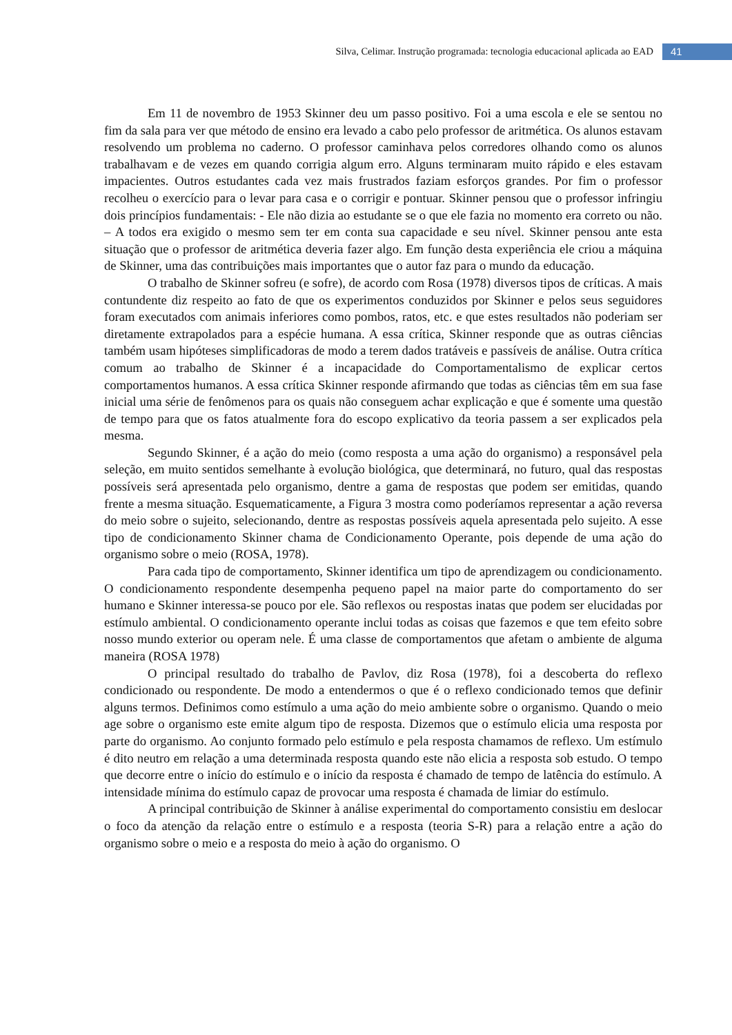Silva, Celimar. Instrução programada: tecnologia educacional aplicada ao EAD 41
Em 11 de novembro de 1953 Skinner deu um passo positivo. Foi a uma escola e ele se sentou no fim da sala para ver que método de ensino era levado a cabo pelo professor de aritmética. Os alunos estavam resolvendo um problema no caderno. O professor caminhava pelos corredores olhando como os alunos trabalhavam e de vezes em quando corrigia algum erro. Alguns terminaram muito rápido e eles estavam impacientes. Outros estudantes cada vez mais frustrados faziam esforços grandes. Por fim o professor recolheu o exercício para o levar para casa e o corrigir e pontuar. Skinner pensou que o professor infringiu dois princípios fundamentais: - Ele não dizia ao estudante se o que ele fazia no momento era correto ou não. – A todos era exigido o mesmo sem ter em conta sua capacidade e seu nível. Skinner pensou ante esta situação que o professor de aritmética deveria fazer algo. Em função desta experiência ele criou a máquina de Skinner, uma das contribuições mais importantes que o autor faz para o mundo da educação.
O trabalho de Skinner sofreu (e sofre), de acordo com Rosa (1978) diversos tipos de críticas. A mais contundente diz respeito ao fato de que os experimentos conduzidos por Skinner e pelos seus seguidores foram executados com animais inferiores como pombos, ratos, etc. e que estes resultados não poderiam ser diretamente extrapolados para a espécie humana. A essa crítica, Skinner responde que as outras ciências também usam hipóteses simplificadoras de modo a terem dados tratáveis e passíveis de análise. Outra crítica comum ao trabalho de Skinner é a incapacidade do Comportamentalismo de explicar certos comportamentos humanos. A essa crítica Skinner responde afirmando que todas as ciências têm em sua fase inicial uma série de fenômenos para os quais não conseguem achar explicação e que é somente uma questão de tempo para que os fatos atualmente fora do escopo explicativo da teoria passem a ser explicados pela mesma.
Segundo Skinner, é a ação do meio (como resposta a uma ação do organismo) a responsável pela seleção, em muito sentidos semelhante à evolução biológica, que determinará, no futuro, qual das respostas possíveis será apresentada pelo organismo, dentre a gama de respostas que podem ser emitidas, quando frente a mesma situação. Esquematicamente, a Figura 3 mostra como poderíamos representar a ação reversa do meio sobre o sujeito, selecionando, dentre as respostas possíveis aquela apresentada pelo sujeito. A esse tipo de condicionamento Skinner chama de Condicionamento Operante, pois depende de uma ação do organismo sobre o meio (ROSA, 1978).
Para cada tipo de comportamento, Skinner identifica um tipo de aprendizagem ou condicionamento. O condicionamento respondente desempenha pequeno papel na maior parte do comportamento do ser humano e Skinner interessa-se pouco por ele. São reflexos ou respostas inatas que podem ser elucidadas por estímulo ambiental. O condicionamento operante inclui todas as coisas que fazemos e que tem efeito sobre nosso mundo exterior ou operam nele. É uma classe de comportamentos que afetam o ambiente de alguma maneira (ROSA 1978)
O principal resultado do trabalho de Pavlov, diz Rosa (1978), foi a descoberta do reflexo condicionado ou respondente. De modo a entendermos o que é o reflexo condicionado temos que definir alguns termos. Definimos como estímulo a uma ação do meio ambiente sobre o organismo. Quando o meio age sobre o organismo este emite algum tipo de resposta. Dizemos que o estímulo elicia uma resposta por parte do organismo. Ao conjunto formado pelo estímulo e pela resposta chamamos de reflexo. Um estímulo é dito neutro em relação a uma determinada resposta quando este não elicia a resposta sob estudo. O tempo que decorre entre o início do estímulo e o início da resposta é chamado de tempo de latência do estímulo. A intensidade mínima do estímulo capaz de provocar uma resposta é chamada de limiar do estímulo.
A principal contribuição de Skinner à análise experimental do comportamento consistiu em deslocar o foco da atenção da relação entre o estímulo e a resposta (teoria S-R) para a relação entre a ação do organismo sobre o meio e a resposta do meio à ação do organismo. O